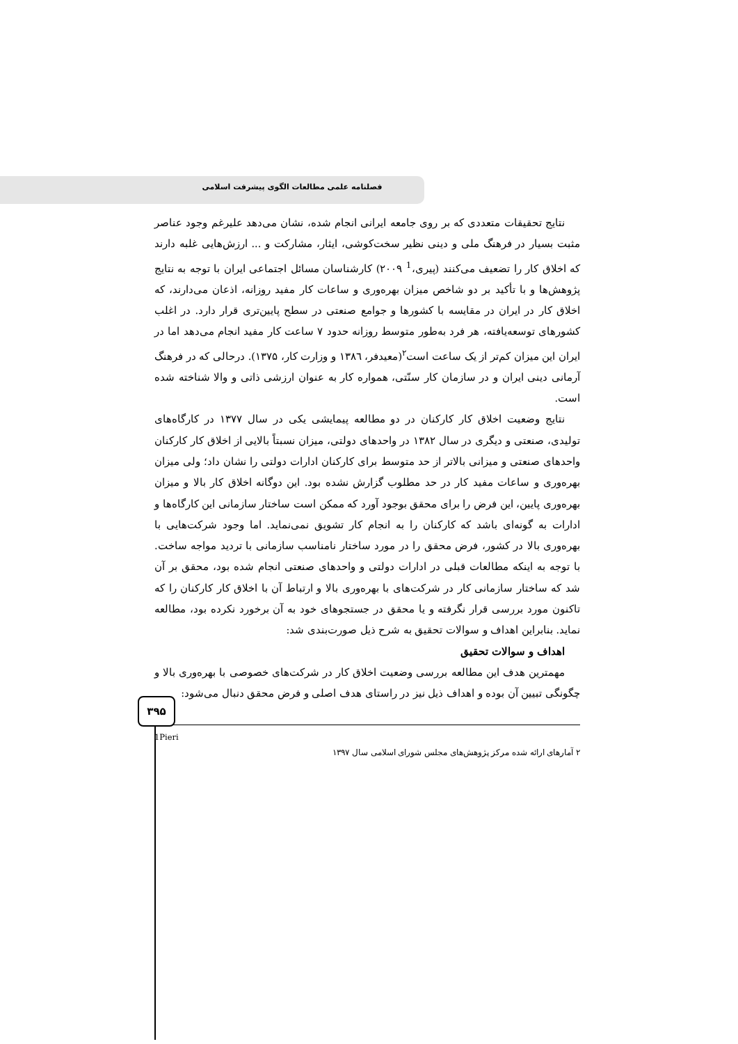فصلنامه علمی مطالعات الگوی پیشرفت اسلامی
نتایج تحقیقات متعددی که بر روی جامعه ایرانی انجام شده، نشان می‌دهد علیرغم وجود عناصر مثبت بسیار در فرهنگ ملی و دینی نظیر سخت‌کوشی، ایثار، مشارکت و ... ارزش‌هایی غلبه دارند که اخلاق کار را تضعیف می‌کنند (پیری،<sup>1</sup> ۲۰۰۹) کارشناسان مسائل اجتماعی ایران با توجه به نتایج پژوهش‌ها و با تأکید بر دو شاخص میزان بهره‌وری و ساعات کار مفید روزانه، اذعان می‌دارند، که اخلاق کار در ایران در مقایسه با کشورها و جوامع صنعتی در سطح پایین‌تری قرار دارد. در اغلب کشورهای توسعه‌یافته، هر فرد به‌طور متوسط روزانه حدود ۷ ساعت کار مفید انجام می‌دهد اما در ایران این میزان کم‌تر از یک ساعت است<sup>۲</sup>(معیدفر، ۱۳۸٦ و وزارت کار، ۱۳۷۵). درحالی که در فرهنگ آرمانی دینی ایران و در سازمان کار سنّتی، همواره کار به عنوان ارزشی ذاتی و والا شناخته شده است.
نتایج وضعیت اخلاق کار کارکنان در دو مطالعه پیمایشی یکی در سال ۱۳۷۷ در کارگاه‌های تولیدی، صنعتی و دیگری در سال ۱۳۸۲ در واحدهای دولتی، میزان نسبتاً بالایی از اخلاق کار کارکنان واحدهای صنعتی و میزانی بالاتر از حد متوسط برای کارکنان ادارات دولتی را نشان داد؛ ولی میزان بهره‌وری و ساعات مفید کار در حد مطلوب گزارش نشده بود. این دوگانه اخلاق کار بالا و میزان بهره‌وری پایین، این فرض را برای محقق بوجود آورد که ممکن است ساختار سازمانی این کارگاه‌ها و ادارات به گونه‌ای باشد که کارکنان را به انجام کار تشویق نمی‌نماید. اما وجود شرکت‌هایی با بهره‌وری بالا در کشور، فرض محقق را در مورد ساختار نامناسب سازمانی با تردید مواجه ساخت. با توجه به اینکه مطالعات قبلی در ادارات دولتی و واحدهای صنعتی انجام شده بود، محقق بر آن شد که ساختار سازمانی کار در شرکت‌های با بهره‌وری بالا و ارتباط آن با اخلاق کار کارکنان را که تاکنون مورد بررسی قرار نگرفته و یا محقق در جستجوهای خود به آن برخورد نکرده بود، مطالعه نماید. بنابراین اهداف و سوالات تحقیق به شرح ذیل صورت‌بندی شد:
اهداف و سوالات تحقیق
مهمترین هدف این مطالعه بررسی وضعیت اخلاق کار در شرکت‌های خصوصی با بهره‌وری بالا و چگونگی تبیین آن بوده و اهداف ذیل نیز در راستای هدف اصلی و فرض محقق دنبال می‌شود:
1Pieri
۲ آمارهای ارائه شده مرکز پژوهش‌های مجلس شورای اسلامی سال ۱۳۹۷
۳۹۵